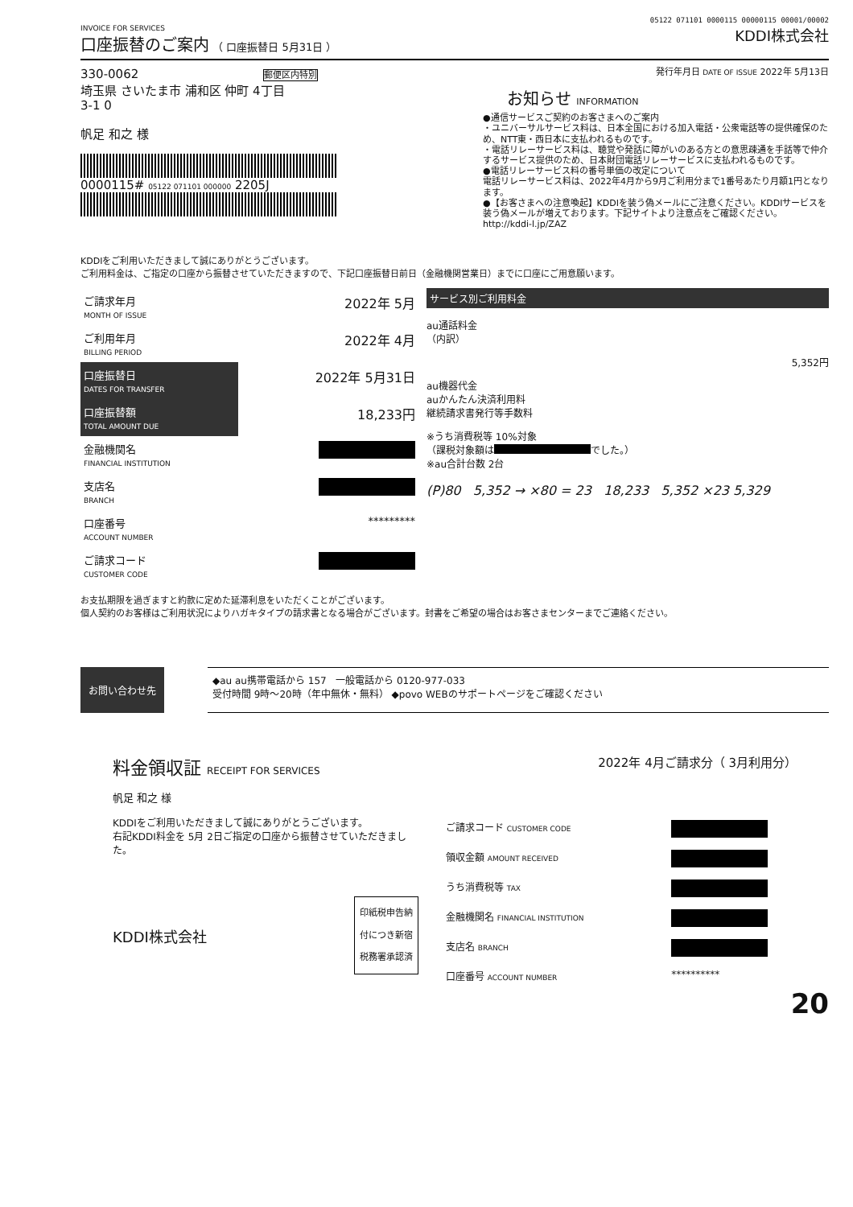05122 071101 0000115 00000115 00001/00002
INVOICE FOR SERVICES
口座振替のご案内 （ 口座振替日 5月31日 ）
KDDI株式会社
330-0062 郵便区内特別
埼玉県 さいたま市 浦和区 仲町 4丁目
3-1 0
帆足 和之 様
0000115# 05122 071101 000000 2205J
発行年月日 DATE OF ISSUE 2022年 5月13日
お知らせ INFORMATION
●通信サービスご契約のお客さまへのご案内
・ユニバーサルサービス料は、日本全国における加入電話・公衆電話等の提供確保のため、NTT東・西日本に支払われるものです。
・電話リレーサービス料は、聴覚や発話に障がいのある方との意思疎通を手話等で仲介するサービス提供のため、日本財団電話リレーサービスに支払われるものです。
●電話リレーサービス料の番号単価の改定について
電話リレーサービス料は、2022年4月から9月ご利用分まで1番号あたり月額1円となります。
●【お客さまへの注意喚起】KDDIを装う偽メールにご注意ください。KDDIサービスを装う偽メールが増えております。下記サイトより注意点をご確認ください。 http://kddi-l.jp/ZAZ
KDDIをご利用いただきまして誠にありがとうございます。
ご利用料金は、ご指定の口座から振替させていただきますので、下記口座振替日前日（金融機関営業日）までに口座にご用意願います。
| ご請求年月 MONTH OF ISSUE | 2022年 5月 |
| ご利用年月 BILLING PERIOD | 2022年 4月 |
| 口座振替日 DATES FOR TRANSFER | 2022年 5月31日 |
| 口座振替額 TOTAL AMOUNT DUE | 18,233円 |
| 金融機関名 FINANCIAL INSTITUTION | |
| 支店名 BRANCH | |
| 口座番号 ACCOUNT NUMBER | ********* |
| ご請求コード CUSTOMER CODE | |
サービス別ご利用料金
au通話料金
（内訳）
5,352円
au機器代金
auかんたん決済利用料
継続請求書発行等手数料
※うち消費税等 10%対象
（課税対象額は でした。）
※au合計台数 2台
(P)80 5,352 → ×80 = 23 18,233 5,352 ×23 5,329
お支払期限を過ぎますと約款に定めた延滞利息をいただくことがございます。
個人契約のお客様はご利用状況によりハガキタイプの請求書となる場合がございます。封書をご希望の場合はお客さまセンターまでご連絡ください。
お問い合わせ先
◆au au携帯電話から 157 一般電話から 0120-977-033
受付時間 9時～20時（年中無休・無料） ◆povo WEBのサポートページをご確認ください
料金領収証 RECEIPT FOR SERVICES
2022年 4月ご請求分（ 3月利用分）
帆足 和之 様
KDDIをご利用いただきまして誠にありがとうございます。
右記KDDI料金を 5月 2日ご指定の口座から振替させていただきました。
KDDI株式会社
印紙税申告納
付につき新宿
税務署承認済
| ご請求コード CUSTOMER CODE | |
| 領収金額 AMOUNT RECEIVED | |
| うち消費税等 TAX | |
| 金融機関名 FINANCIAL INSTITUTION | |
| 支店名 BRANCH | |
| 口座番号 ACCOUNT NUMBER | ********** |
20